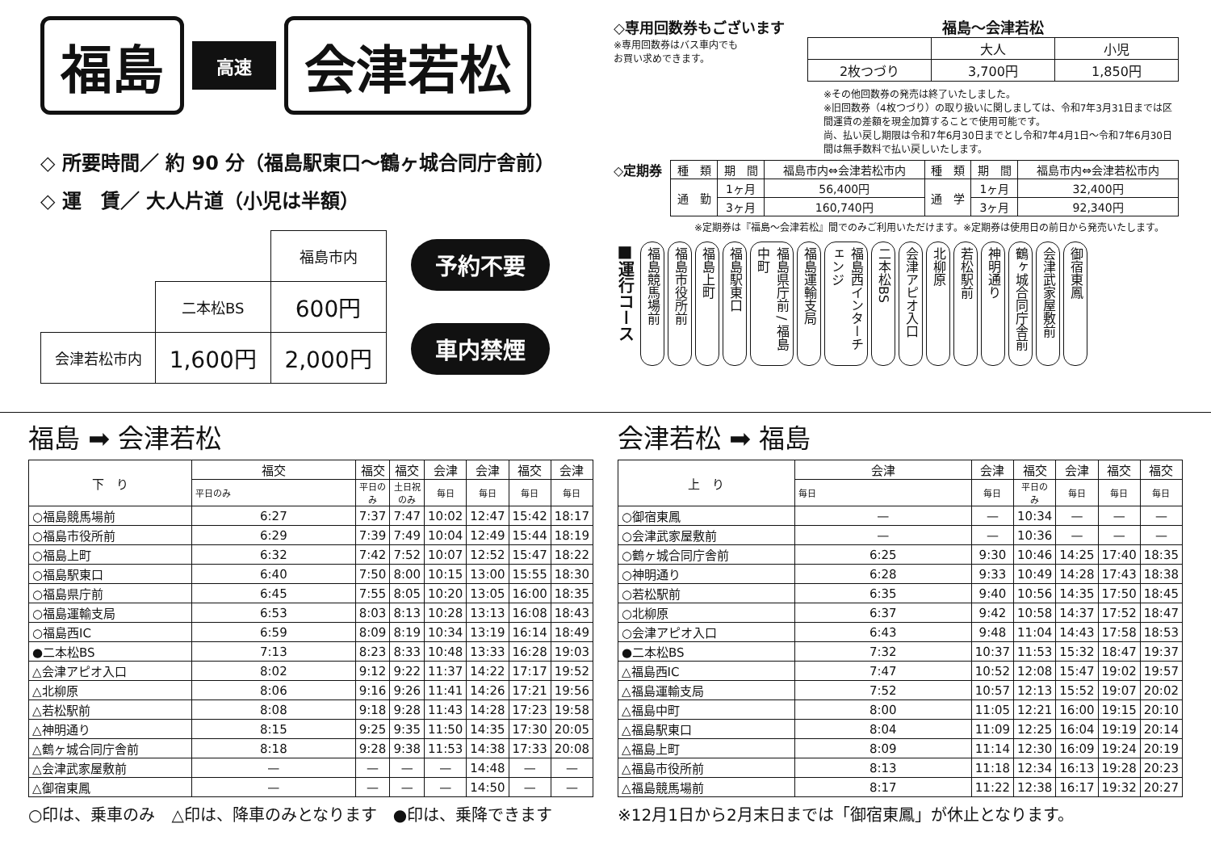福島
高速
会津若松
◇ 所要時間／ 約 90 分（福島駅東口〜鶴ヶ城合同庁舎前）
◇ 運　賃／ 大人片道（小児は半額）
| | | 福島市内 |
| | 二本松BS | 600円 |
| 会津若松市内 | 1,600円 | 2,000円 |
予約不要
車内禁煙
◇専用回数券もございます
※専用回数券はバス車内でも
お買い求めできます。
福島〜会津若松
| | 大人 | 小児 |
| 2枚つづり | 3,700円 | 1,850円 |
※その他回数券の発売は終了いたしました。
※旧回数券（4枚つづり）の取り扱いに関しましては、令和7年3月31日までは区間運賃の差額を現金加算することで使用可能です。
尚、払い戻し期限は令和7年6月30日までとし令和7年4月1日〜令和7年6月30日間は無手数料で払い戻しいたします。
◇定期券
| 種 類 | 期 間 | 福島市内⇔会津若松市内 | 種 類 | 期 間 | 福島市内⇔会津若松市内 |
| --- | --- | --- | --- | --- | --- |
| 通 勤 | 1ヶ月 | 56,400円 | 通 学 | 1ヶ月 | 32,400円 |
| | 3ヶ月 | 160,740円 | | 3ヶ月 | 92,340円 |
※定期券は『福島〜会津若松』間でのみご利用いただけます。※定期券は使用日の前日から発売いたします。
■運行コース 福島競馬場前 福島市役所前 福島上町 福島駅東口 福島県庁前 / 福島中町 福島運輸支局 福島西インターチェンジ 二本松BS 会津アピオ入口 北柳原 若松駅前 神明通り 鶴ヶ城合同庁舎前 会津武家屋敷前 御宿東鳳
福島 ➡ 会津若松
| 下 り | 福交 | 福交 | 福交 | 会津 | 会津 | 福交 | 会津 |
| | 平日のみ | 平日のみ | 土日祝のみ | 毎日 | 毎日 | 毎日 | 毎日 |
| ○福島競馬場前 | 6:27 | 7:37 | 7:47 | 10:02 | 12:47 | 15:42 | 18:17 |
| ○福島市役所前 | 6:29 | 7:39 | 7:49 | 10:04 | 12:49 | 15:44 | 18:19 |
| ○福島上町 | 6:32 | 7:42 | 7:52 | 10:07 | 12:52 | 15:47 | 18:22 |
| ○福島駅東口 | 6:40 | 7:50 | 8:00 | 10:15 | 13:00 | 15:55 | 18:30 |
| ○福島県庁前 | 6:45 | 7:55 | 8:05 | 10:20 | 13:05 | 16:00 | 18:35 |
| ○福島運輸支局 | 6:53 | 8:03 | 8:13 | 10:28 | 13:13 | 16:08 | 18:43 |
| ○福島西IC | 6:59 | 8:09 | 8:19 | 10:34 | 13:19 | 16:14 | 18:49 |
| ●二本松BS | 7:13 | 8:23 | 8:33 | 10:48 | 13:33 | 16:28 | 19:03 |
| △会津アピオ入口 | 8:02 | 9:12 | 9:22 | 11:37 | 14:22 | 17:17 | 19:52 |
| △北柳原 | 8:06 | 9:16 | 9:26 | 11:41 | 14:26 | 17:21 | 19:56 |
| △若松駅前 | 8:08 | 9:18 | 9:28 | 11:43 | 14:28 | 17:23 | 19:58 |
| △神明通り | 8:15 | 9:25 | 9:35 | 11:50 | 14:35 | 17:30 | 20:05 |
| △鶴ヶ城合同庁舎前 | 8:18 | 9:28 | 9:38 | 11:53 | 14:38 | 17:33 | 20:08 |
| △会津武家屋敷前 | — | — | — | — | 14:48 | — | — |
| △御宿東鳳 | — | — | — | — | 14:50 | — | — |
○印は、乗車のみ　△印は、降車のみとなります　●印は、乗降できます
会津若松 ➡ 福島
| 上 り | 会津 | 会津 | 福交 | 会津 | 福交 | 福交 |
| | 毎日 | 毎日 | 平日のみ | 毎日 | 毎日 | 毎日 |
| ○御宿東鳳 | — | — | 10:34 | — | — | — |
| ○会津武家屋敷前 | — | — | 10:36 | — | — | — |
| ○鶴ヶ城合同庁舎前 | 6:25 | 9:30 | 10:46 | 14:25 | 17:40 | 18:35 |
| ○神明通り | 6:28 | 9:33 | 10:49 | 14:28 | 17:43 | 18:38 |
| ○若松駅前 | 6:35 | 9:40 | 10:56 | 14:35 | 17:50 | 18:45 |
| ○北柳原 | 6:37 | 9:42 | 10:58 | 14:37 | 17:52 | 18:47 |
| ○会津アピオ入口 | 6:43 | 9:48 | 11:04 | 14:43 | 17:58 | 18:53 |
| ●二本松BS | 7:32 | 10:37 | 11:53 | 15:32 | 18:47 | 19:37 |
| △福島西IC | 7:47 | 10:52 | 12:08 | 15:47 | 19:02 | 19:57 |
| △福島運輸支局 | 7:52 | 10:57 | 12:13 | 15:52 | 19:07 | 20:02 |
| △福島中町 | 8:00 | 11:05 | 12:21 | 16:00 | 19:15 | 20:10 |
| △福島駅東口 | 8:04 | 11:09 | 12:25 | 16:04 | 19:19 | 20:14 |
| △福島上町 | 8:09 | 11:14 | 12:30 | 16:09 | 19:24 | 20:19 |
| △福島市役所前 | 8:13 | 11:18 | 12:34 | 16:13 | 19:28 | 20:23 |
| △福島競馬場前 | 8:17 | 11:22 | 12:38 | 16:17 | 19:32 | 20:27 |
※12月1日から2月末日までは「御宿東鳳」が休止となります。